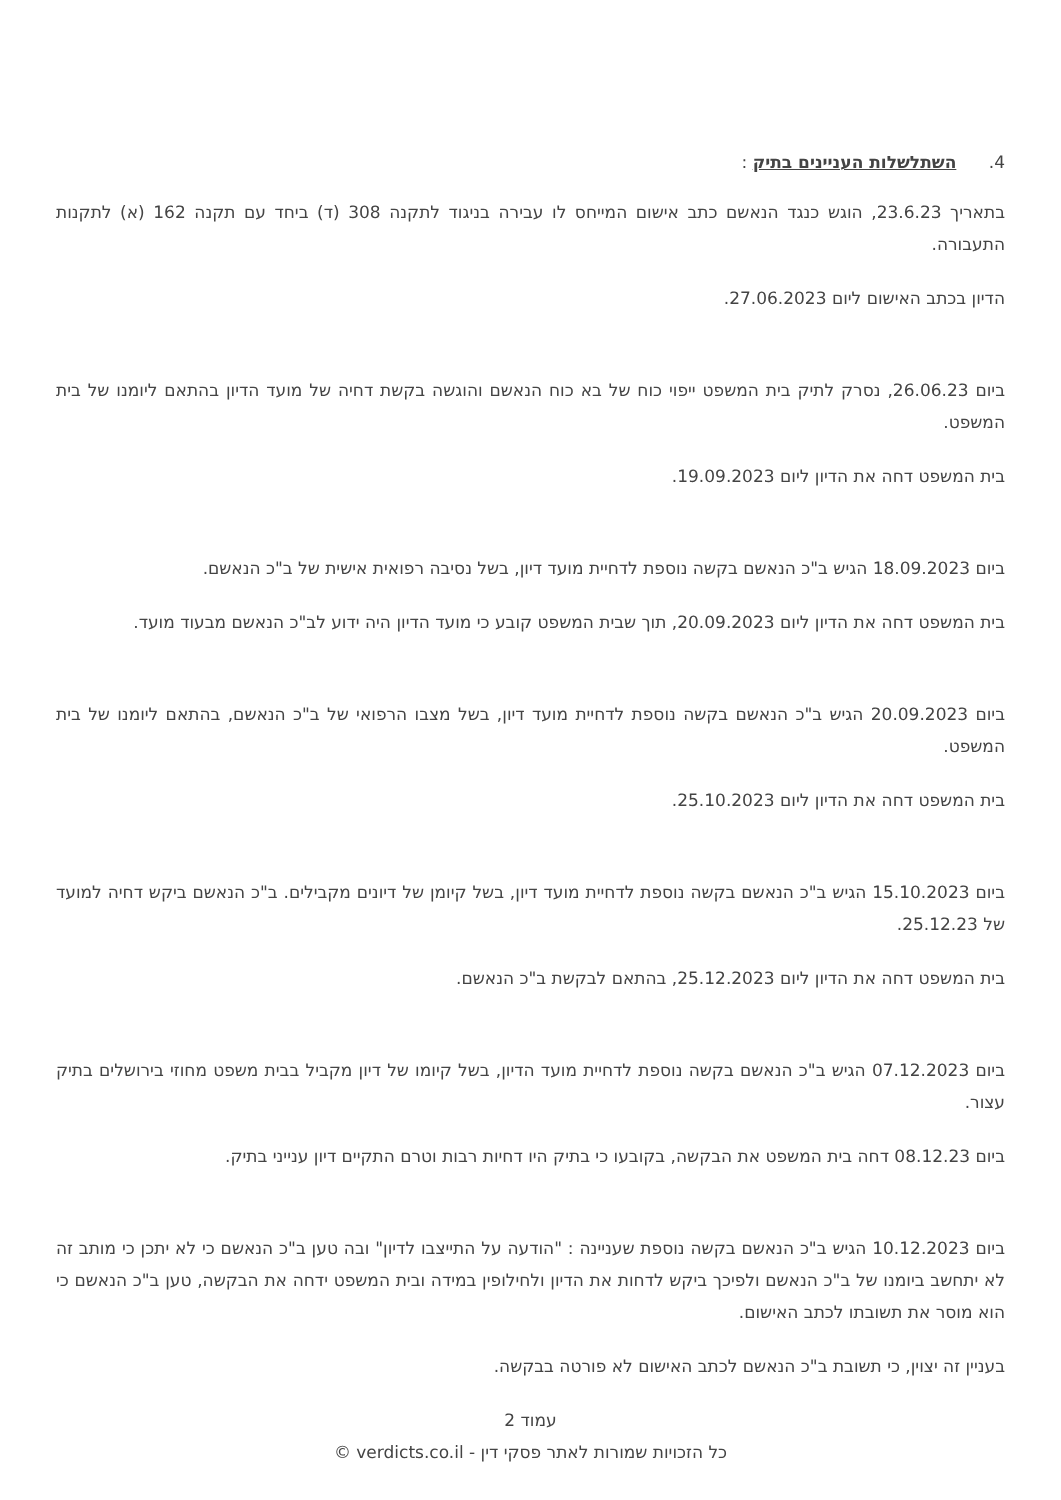4. השתלשלות העניינים בתיק :
בתאריך 23.6.23, הוגש כנגד הנאשם כתב אישום המייחס לו עבירה בניגוד לתקנה 308 (ד) ביחד עם תקנה 162 (א) לתקנות התעבורה.
הדיון בכתב האישום ליום 27.06.2023.
ביום 26.06.23, נסרק לתיק בית המשפט ייפוי כוח של בא כוח הנאשם והוגשה בקשת דחיה של מועד הדיון בהתאם ליומנו של בית המשפט.
בית המשפט דחה את הדיון ליום 19.09.2023.
ביום 18.09.2023 הגיש ב"כ הנאשם בקשה נוספת לדחיית מועד דיון, בשל נסיבה רפואית אישית של ב"כ הנאשם.
בית המשפט דחה את הדיון ליום 20.09.2023, תוך שבית המשפט קובע כי מועד הדיון היה ידוע לב"כ הנאשם מבעוד מועד.
ביום 20.09.2023 הגיש ב"כ הנאשם בקשה נוספת לדחיית מועד דיון, בשל מצבו הרפואי של ב"כ הנאשם, בהתאם ליומנו של בית המשפט.
בית המשפט דחה את הדיון ליום 25.10.2023.
ביום 15.10.2023 הגיש ב"כ הנאשם בקשה נוספת לדחיית מועד דיון, בשל קיומן של דיונים מקבילים. ב"כ הנאשם ביקש דחיה למועד של 25.12.23.
בית המשפט דחה את הדיון ליום 25.12.2023, בהתאם לבקשת ב"כ הנאשם.
ביום 07.12.2023 הגיש ב"כ הנאשם בקשה נוספת לדחיית מועד הדיון, בשל קיומו של דיון מקביל בבית משפט מחוזי בירושלים בתיק עצור.
ביום 08.12.23 דחה בית המשפט את הבקשה, בקובעו כי בתיק היו דחיות רבות וטרם התקיים דיון ענייני בתיק.
ביום 10.12.2023 הגיש ב"כ הנאשם בקשה נוספת שעניינה : "הודעה על התייצבו לדיון" ובה טען ב"כ הנאשם כי לא יתכן כי מותב זה לא יתחשב ביומנו של ב"כ הנאשם ולפיכך ביקש לדחות את הדיון ולחילופין במידה ובית המשפט ידחה את הבקשה, טען ב"כ הנאשם כי הוא מוסר את תשובתו לכתב האישום.
בעניין זה יצוין, כי תשובת ב"כ הנאשם לכתב האישום לא פורטה בבקשה.
עמוד 2
כל הזכויות שמורות לאתר פסקי דין - verdicts.co.il ©